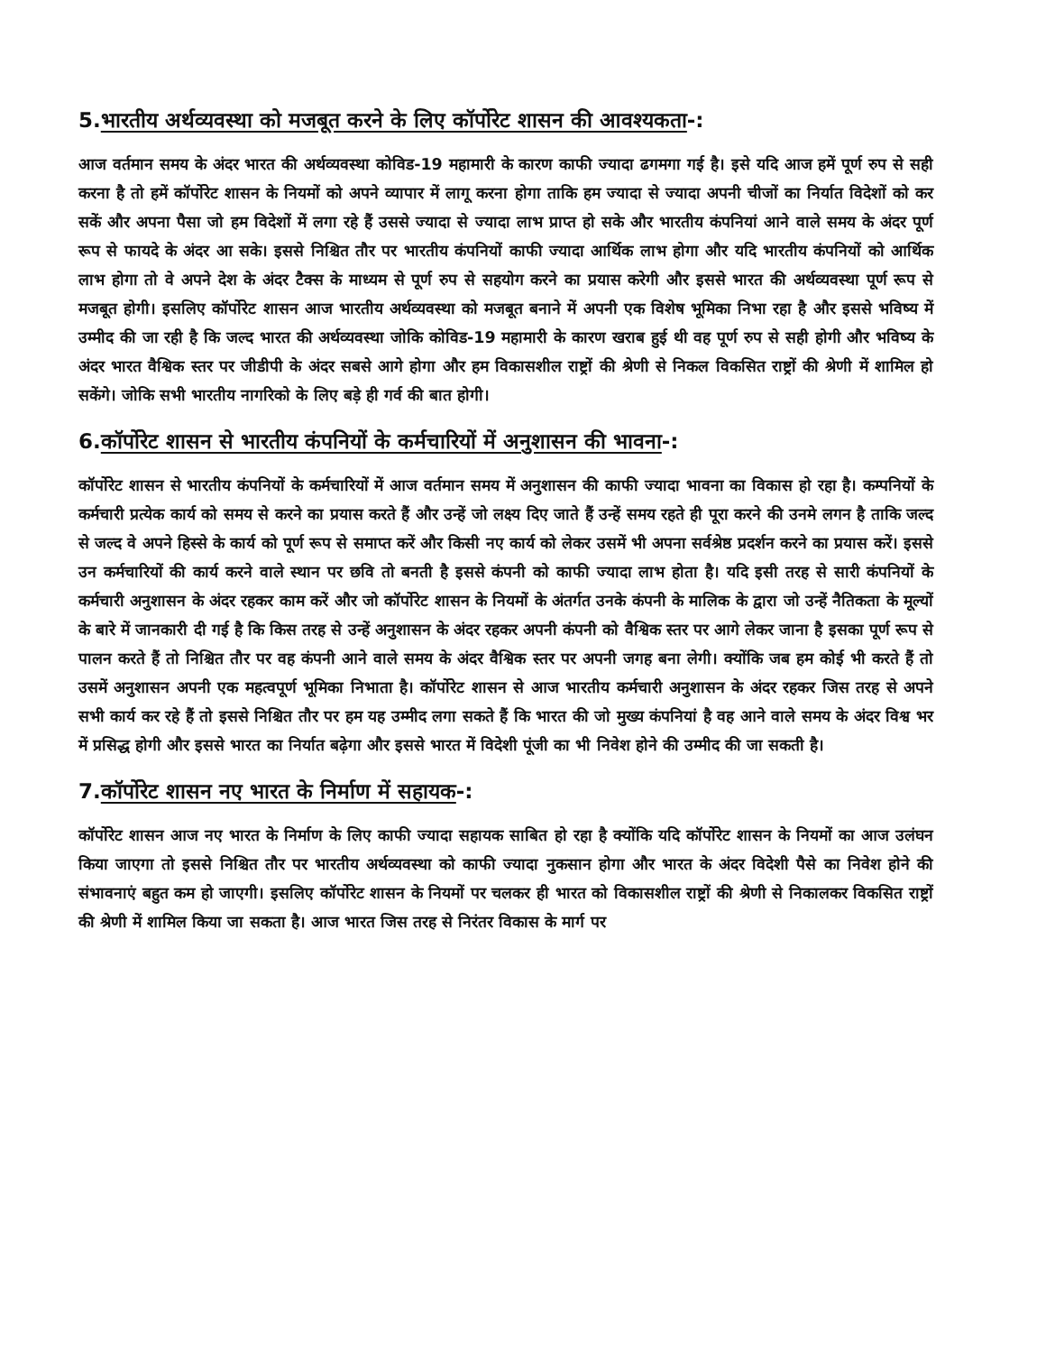5.भारतीय अर्थव्यवस्था को मजबूत करने के लिए कॉर्पोरेट शासन की आवश्यकता-:
आज वर्तमान समय के अंदर भारत की अर्थव्यवस्था कोविड-19 महामारी के कारण काफी ज्यादा ढगमगा गई है। इसे यदि आज हमें पूर्ण रुप से सही करना है तो हमें कॉर्पोरेट शासन के नियमों को अपने व्यापार में लागू करना होगा ताकि हम ज्यादा से ज्यादा अपनी चीजों का निर्यात विदेशों को कर सकें और अपना पैसा जो हम विदेशों में लगा रहे हैं उससे ज्यादा से ज्यादा लाभ प्राप्त हो सके और भारतीय कंपनियां आने वाले समय के अंदर पूर्ण रूप से फायदे के अंदर आ सके। इससे निश्चित तौर पर भारतीय कंपनियों काफी ज्यादा आर्थिक लाभ होगा और यदि भारतीय कंपनियों को आर्थिक लाभ होगा तो वे अपने देश के अंदर टैक्स के माध्यम से पूर्ण रुप से सहयोग करने का प्रयास करेगी और इससे भारत की अर्थव्यवस्था पूर्ण रूप से मजबूत होगी। इसलिए कॉर्पोरेट शासन आज भारतीय अर्थव्यवस्था को मजबूत बनाने में अपनी एक विशेष भूमिका निभा रहा है और इससे भविष्य में उम्मीद की जा रही है कि जल्द भारत की अर्थव्यवस्था जोकि कोविड-19 महामारी के कारण खराब हुई थी वह पूर्ण रुप से सही होगी और भविष्य के अंदर भारत वैश्विक स्तर पर जीडीपी के अंदर सबसे आगे होगा और हम विकासशील राष्ट्रों की श्रेणी से निकल विकसित राष्ट्रों की श्रेणी में शामिल हो सकेंगे। जोकि सभी भारतीय नागरिको के लिए बड़े ही गर्व की बात होगी।
6.कॉर्पोरेट शासन से भारतीय कंपनियों के कर्मचारियों में अनुशासन की भावना-:
कॉर्पोरेट शासन से भारतीय कंपनियों के कर्मचारियों में आज वर्तमान समय में अनुशासन की काफी ज्यादा भावना का विकास हो रहा है। कम्पनियों के कर्मचारी प्रत्येक कार्य को समय से करने का प्रयास करते हैं और उन्हें जो लक्ष्य दिए जाते हैं उन्हें समय रहते ही पूरा करने की उनमे लगन है ताकि जल्द से जल्द वे अपने हिस्से के कार्य को पूर्ण रूप से समाप्त करें और किसी नए कार्य को लेकर उसमें भी अपना सर्वश्रेष्ठ प्रदर्शन करने का प्रयास करें। इससे उन कर्मचारियों की कार्य करने वाले स्थान पर छवि तो बनती है इससे कंपनी को काफी ज्यादा लाभ होता है। यदि इसी तरह से सारी कंपनियों के कर्मचारी अनुशासन के अंदर रहकर काम करें और जो कॉर्पोरेट शासन के नियमों के अंतर्गत उनके कंपनी के मालिक के द्वारा जो उन्हें नैतिकता के मूल्यों के बारे में जानकारी दी गई है कि किस तरह से उन्हें अनुशासन के अंदर रहकर अपनी कंपनी को वैश्विक स्तर पर आगे लेकर जाना है इसका पूर्ण रूप से पालन करते हैं तो निश्चित तौर पर वह कंपनी आने वाले समय के अंदर वैश्विक स्तर पर अपनी जगह बना लेगी। क्योंकि जब हम कोई भी करते हैं तो उसमें अनुशासन अपनी एक महत्वपूर्ण भूमिका निभाता है। कॉर्पोरेट शासन से आज भारतीय कर्मचारी अनुशासन के अंदर रहकर जिस तरह से अपने सभी कार्य कर रहे हैं तो इससे निश्चित तौर पर हम यह उम्मीद लगा सकते हैं कि भारत की जो मुख्य कंपनियां है वह आने वाले समय के अंदर विश्व भर में प्रसिद्ध होगी और इससे भारत का निर्यात बढ़ेगा और इससे भारत में विदेशी पूंजी का भी निवेश होने की उम्मीद की जा सकती है।
7.कॉर्पोरेट शासन नए भारत के निर्माण में सहायक-:
कॉर्पोरेट शासन आज नए भारत के निर्माण के लिए काफी ज्यादा सहायक साबित हो रहा है क्योंकि यदि कॉर्पोरेट शासन के नियमों का आज उलंघन किया जाएगा तो इससे निश्चित तौर पर भारतीय अर्थव्यवस्था को काफी ज्यादा नुकसान होगा और भारत के अंदर विदेशी पैसे का निवेश होने की संभावनाएं बहुत कम हो जाएगी। इसलिए कॉर्पोरेट शासन के नियमों पर चलकर ही भारत को विकासशील राष्ट्रों की श्रेणी से निकालकर विकसित राष्ट्रों की श्रेणी में शामिल किया जा सकता है। आज भारत जिस तरह से निरंतर विकास के मार्ग पर